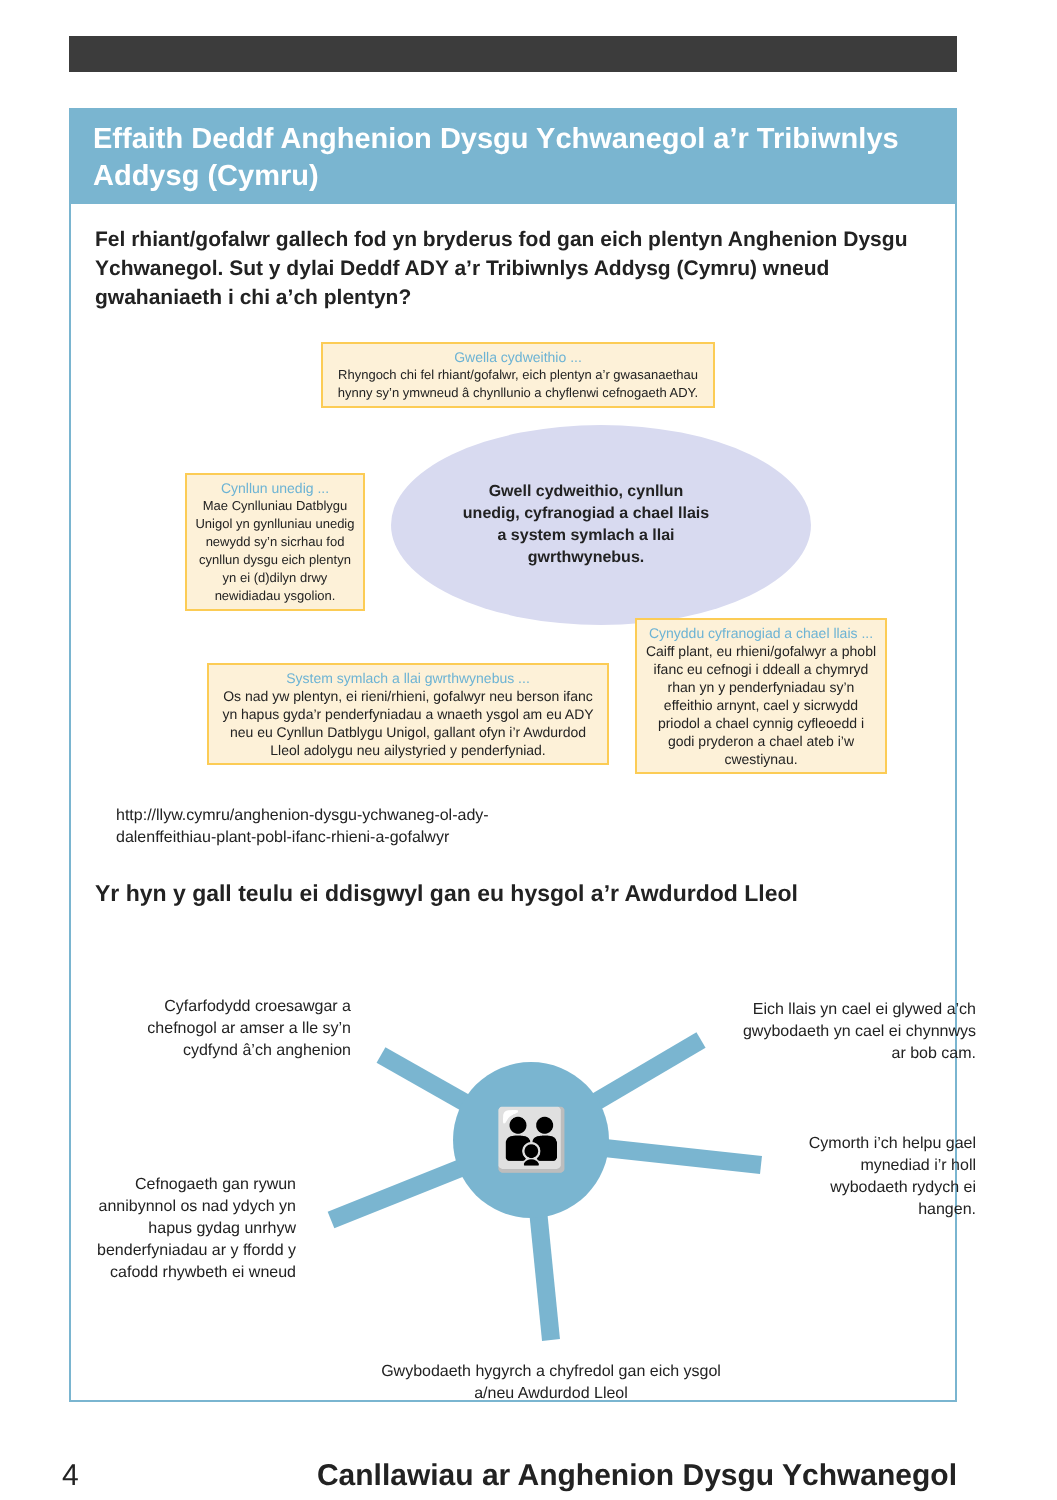Effaith Deddf Anghenion Dysgu Ychwanegol a’r Tribiwnlys Addysg (Cymru)
Fel rhiant/gofalwr gallech fod yn bryderus fod gan eich plentyn Anghenion Dysgu Ychwanegol. Sut y dylai Deddf ADY a’r Tribiwnlys Addysg (Cymru) wneud gwahaniaeth i chi a’ch plentyn?
Gwella cydweithio ...
Rhyngoch chi fel rhiant/gofalwr, eich plentyn a’r gwasanaethau hynny sy’n ymwneud â chynllunio a chyflenwi cefnogaeth ADY.
Gwell cydweithio, cynllun unedig, cyfranogiad a chael llais a system symlach a llai gwrthwynebus.
Cynllun unedig ...
Mae Cynlluniau Datblygu Unigol yn gynlluniau unedig newydd sy’n sicrhau fod cynllun dysgu eich plentyn yn ei (d)dilyn drwy newidiadau ysgolion.
System symlach a llai gwrthwynebus ...
Os nad yw plentyn, ei rieni/rhieni, gofalwyr neu berson ifanc yn hapus gyda’r penderfyniadau a wnaeth ysgol am eu ADY neu eu Cynllun Datblygu Unigol, gallant ofyn i’r Awdurdod Lleol adolygu neu ailystyried y penderfyniad.
Cynyddu cyfranogiad a chael llais ...
Caiff plant, eu rhieni/gofalwyr a phobl ifanc eu cefnogi i ddeall a chymryd rhan yn y penderfyniadau sy’n effeithio arnynt, cael y sicrwydd priodol a chael cynnig cyfleoedd i godi pryderon a chael ateb i’w cwestiynau.
http://llyw.cymru/anghenion-dysgu-ychwaneg-ol-ady-dalenffeithiau-plant-pobl-ifanc-rhieni-a-gofalwyr
Yr hyn y gall teulu ei ddisgwyl gan eu hysgol a’r Awdurdod Lleol
👪
Cyfarfodydd croesawgar a chefnogol ar amser a lle sy’n cydfynd â’ch anghenion
Eich llais yn cael ei glywed a’ch gwybodaeth yn cael ei chynnwys ar bob cam.
Cymorth i’ch helpu gael mynediad i’r holl wybodaeth rydych ei hangen.
Cefnogaeth gan rywun annibynnol os nad ydych yn hapus gydag unrhyw benderfyniadau ar y ffordd y cafodd rhywbeth ei wneud
Gwybodaeth hygyrch a chyfredol gan eich ysgol a/neu Awdurdod Lleol
4
Canllawiau ar Anghenion Dysgu Ychwanegol